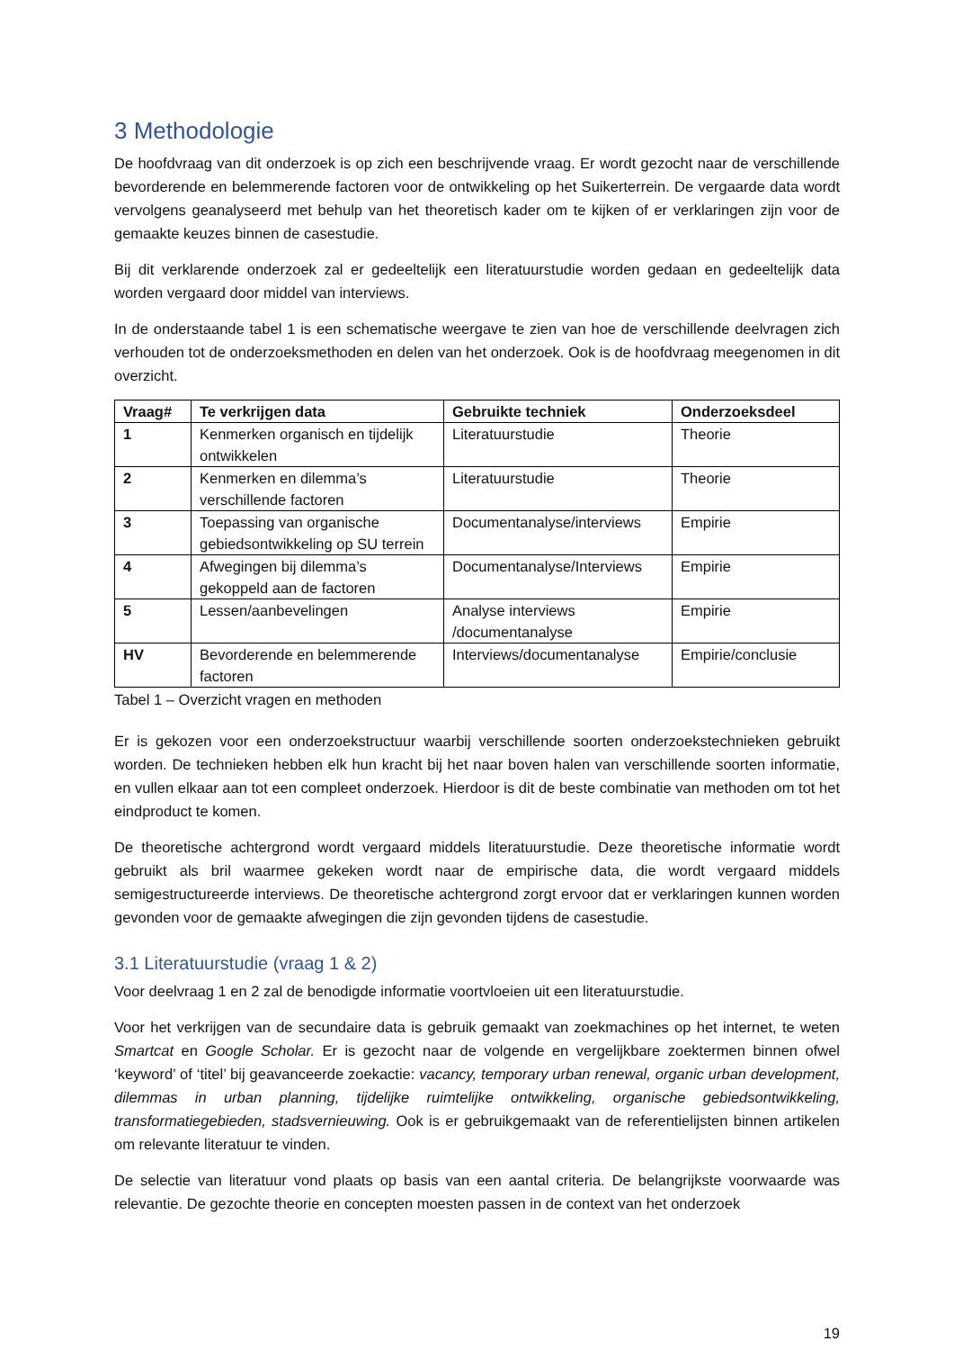3 Methodologie
De hoofdvraag van dit onderzoek is op zich een beschrijvende vraag. Er wordt gezocht naar de verschillende bevorderende en belemmerende factoren voor de ontwikkeling op het Suikerterrein. De vergaarde data wordt vervolgens geanalyseerd met behulp van het theoretisch kader om te kijken of er verklaringen zijn voor de gemaakte keuzes binnen de casestudie.
Bij dit verklarende onderzoek zal er gedeeltelijk een literatuurstudie worden gedaan en gedeeltelijk data worden vergaard door middel van interviews.
In de onderstaande tabel 1 is een schematische weergave te zien van hoe de verschillende deelvragen zich verhouden tot de onderzoeksmethoden en delen van het onderzoek. Ook is de hoofdvraag meegenomen in dit overzicht.
| Vraag# | Te verkrijgen data | Gebruikte techniek | Onderzoeksdeel |
| --- | --- | --- | --- |
| 1 | Kenmerken organisch en tijdelijk ontwikkelen | Literatuurstudie | Theorie |
| 2 | Kenmerken en dilemma’s verschillende factoren | Literatuurstudie | Theorie |
| 3 | Toepassing van organische gebiedsontwikkeling op SU terrein | Documentanalyse/interviews | Empirie |
| 4 | Afwegingen bij dilemma’s gekoppeld aan de factoren | Documentanalyse/Interviews | Empirie |
| 5 | Lessen/aanbevelingen | Analyse interviews /documentanalyse | Empirie |
| HV | Bevorderende en belemmerende factoren | Interviews/documentanalyse | Empirie/conclusie |
Tabel 1 – Overzicht vragen en methoden
Er is gekozen voor een onderzoekstructuur waarbij verschillende soorten onderzoekstechnieken gebruikt worden. De technieken hebben elk hun kracht bij het naar boven halen van verschillende soorten informatie, en vullen elkaar aan tot een compleet onderzoek. Hierdoor is dit de beste combinatie van methoden om tot het eindproduct te komen.
De theoretische achtergrond wordt vergaard middels literatuurstudie. Deze theoretische informatie wordt gebruikt als bril waarmee gekeken wordt naar de empirische data, die wordt vergaard middels semigestructureerde interviews. De theoretische achtergrond zorgt ervoor dat er verklaringen kunnen worden gevonden voor de gemaakte afwegingen die zijn gevonden tijdens de casestudie.
3.1 Literatuurstudie (vraag 1 & 2)
Voor deelvraag 1 en 2 zal de benodigde informatie voortvloeien uit een literatuurstudie.
Voor het verkrijgen van de secundaire data is gebruik gemaakt van zoekmachines op het internet, te weten Smartcat en Google Scholar. Er is gezocht naar de volgende en vergelijkbare zoektermen binnen ofwel ‘keyword’ of ‘titel’ bij geavanceerde zoekactie: vacancy, temporary urban renewal, organic urban development, dilemmas in urban planning, tijdelijke ruimtelijke ontwikkeling, organische gebiedsontwikkeling, transformatiegebieden, stadsvernieuwing. Ook is er gebruikgemaakt van de referentielijsten binnen artikelen om relevante literatuur te vinden.
De selectie van literatuur vond plaats op basis van een aantal criteria. De belangrijkste voorwaarde was relevantie. De gezochte theorie en concepten moesten passen in de context van het onderzoek
19